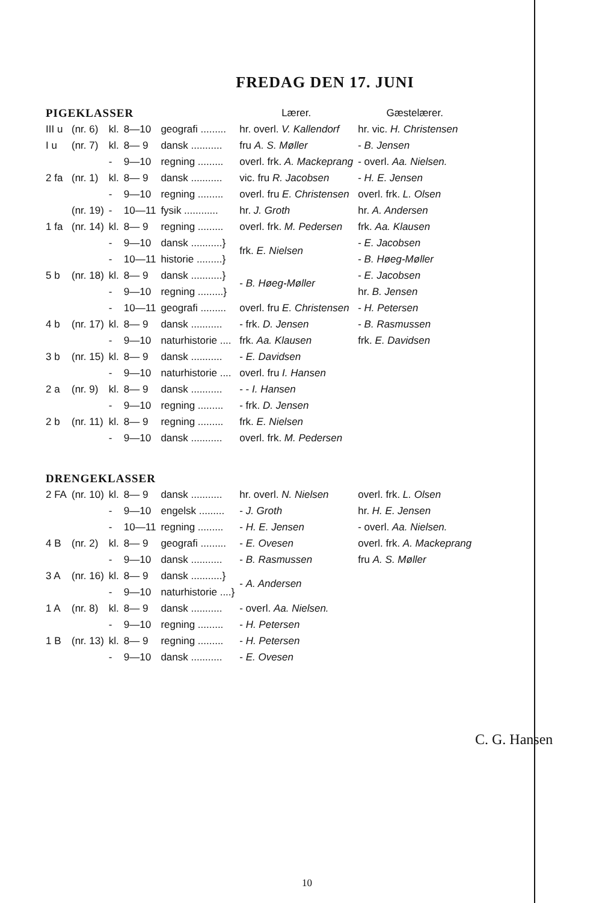FREDAG DEN 17. JUNI
| PIGEKLASSER | | | | | Lærer. | Gæstelærer. |
| III u | (nr. 6) | kl. | 8—10 | geografi ......... | hr. overl. V. Kallendorf | hr. vic. H. Christensen |
| I u | (nr. 7) | kl. | 8— 9 | dansk ........... | fru A. S. Møller | - B. Jensen |
| | | - | 9—10 | regning ......... | overl. frk. A. Mackeprang | - overl. Aa. Nielsen. |
| 2 fa | (nr. 1) | kl. | 8— 9 | dansk ........... | vic. fru R. Jacobsen | - H. E. Jensen |
| | | - | 9—10 | regning ......... | overl. fru E. Christensen | overl. frk. L. Olsen |
| | (nr. 19) | - | 10—11 | fysik ............ | hr. J. Groth | hr. A. Andersen |
| 1 fa | (nr. 14) | kl. | 8— 9 | regning ......... | overl. frk. M. Pedersen | frk. Aa. Klausen |
| | | - | 9—10 | dansk ...........} | frk. E. Nielsen | - E. Jacobsen |
| | | - | 10—11 | historie .........} | | - B. Høeg-Møller |
| 5 b | (nr. 18) | kl. | 8— 9 | dansk ...........} | - B. Høeg-Møller | - E. Jacobsen |
| | | - | 9—10 | regning .........} | | hr. B. Jensen |
| | | - | 10—11 | geografi ......... | overl. fru E. Christensen | - H. Petersen |
| 4 b | (nr. 17) | kl. | 8— 9 | dansk ........... | - frk. D. Jensen | - B. Rasmussen |
| | | - | 9—10 | naturhistorie .... | frk. Aa. Klausen | frk. E. Davidsen |
| 3 b | (nr. 15) | kl. | 8— 9 | dansk ........... | - E. Davidsen | |
| | | - | 9—10 | naturhistorie .... | overl. fru I. Hansen | |
| 2 a | (nr. 9) | kl. | 8— 9 | dansk ........... | - - I. Hansen | |
| | | - | 9—10 | regning ......... | - frk. D. Jensen | |
| 2 b | (nr. 11) | kl. | 8— 9 | regning ......... | frk. E. Nielsen | |
| | | - | 9—10 | dansk ........... | overl. frk. M. Pedersen | |
| DRENGEKLASSER | | | | | | |
| 2 FA | (nr. 10) | kl. | 8— 9 | dansk ........... | hr. overl. N. Nielsen | overl. frk. L. Olsen |
| | | - | 9—10 | engelsk ......... | - J. Groth | hr. H. E. Jensen |
| | | - | 10—11 | regning ......... | - H. E. Jensen | - overl. Aa. Nielsen. |
| 4 B | (nr. 2) | kl. | 8— 9 | geografi ......... | - E. Ovesen | overl. frk. A. Mackeprang |
| | | - | 9—10 | dansk ........... | - B. Rasmussen | fru A. S. Møller |
| 3 A | (nr. 16) | kl. | 8— 9 | dansk ...........} | - A. Andersen | |
| | | - | 9—10 | naturhistorie ....} | | |
| 1 A | (nr. 8) | kl. | 8— 9 | dansk ........... | - overl. Aa. Nielsen. | |
| | | - | 9—10 | regning ......... | - H. Petersen | |
| 1 B | (nr. 13) | kl. | 8— 9 | regning ......... | - H. Petersen | |
| | | - | 9—10 | dansk ........... | - E. Ovesen | |
C. G. Hansen
10